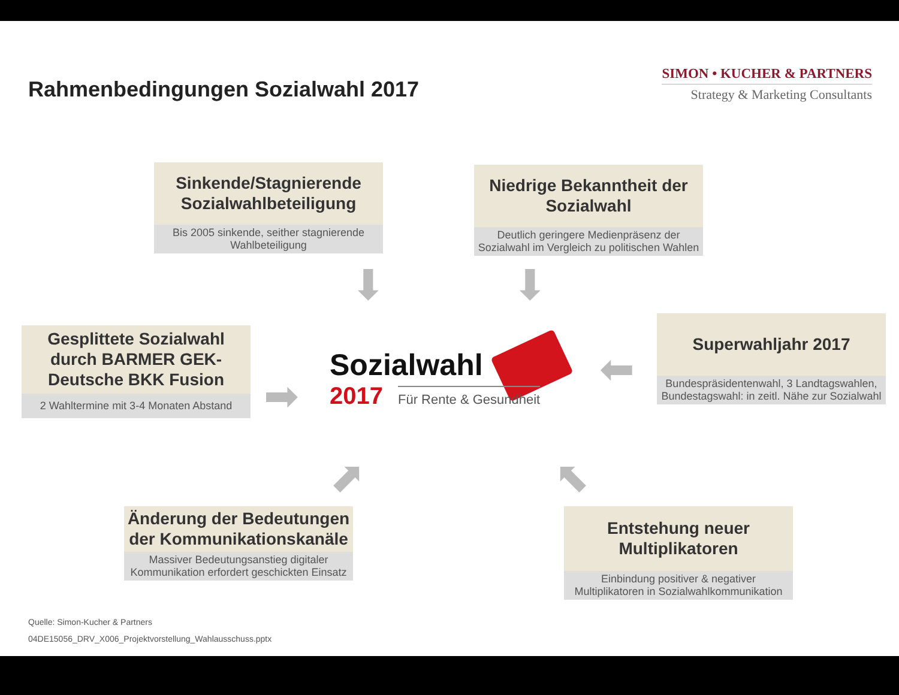Rahmenbedingungen Sozialwahl 2017
SIMON • KUCHER & PARTNERS
Strategy & Marketing Consultants
Sinkende/Stagnierende Sozialwahlbeteiligung
Bis 2005 sinkende, seither stagnierende Wahlbeteiligung
Niedrige Bekanntheit der Sozialwahl
Deutlich geringere Medienpräsenz der Sozialwahl im Vergleich zu politischen Wahlen
Gesplittete Sozialwahl durch BARMER GEK-Deutsche BKK Fusion
2 Wahltermine mit 3-4 Monaten Abstand
Superwahljahr 2017
Bundespräsidentenwahl, 3 Landtagswahlen, Bundestagswahl: in zeitl. Nähe zur Sozialwahl
Änderung der Bedeutungen der Kommunikationskanäle
Massiver Bedeutungsanstieg digitaler Kommunikation erfordert geschickten Einsatz
Entstehung neuer Multiplikatoren
Einbindung positiver & negativer Multiplikatoren in Sozialwahlkommunikation
⬇ ⬇
➡
⬅
⬈ ⬉
Sozialwahl
2017 Für Rente & Gesundheit
Quelle: Simon-Kucher & Partners
04DE15056_DRV_X006_Projektvorstellung_Wahlausschuss.pptx